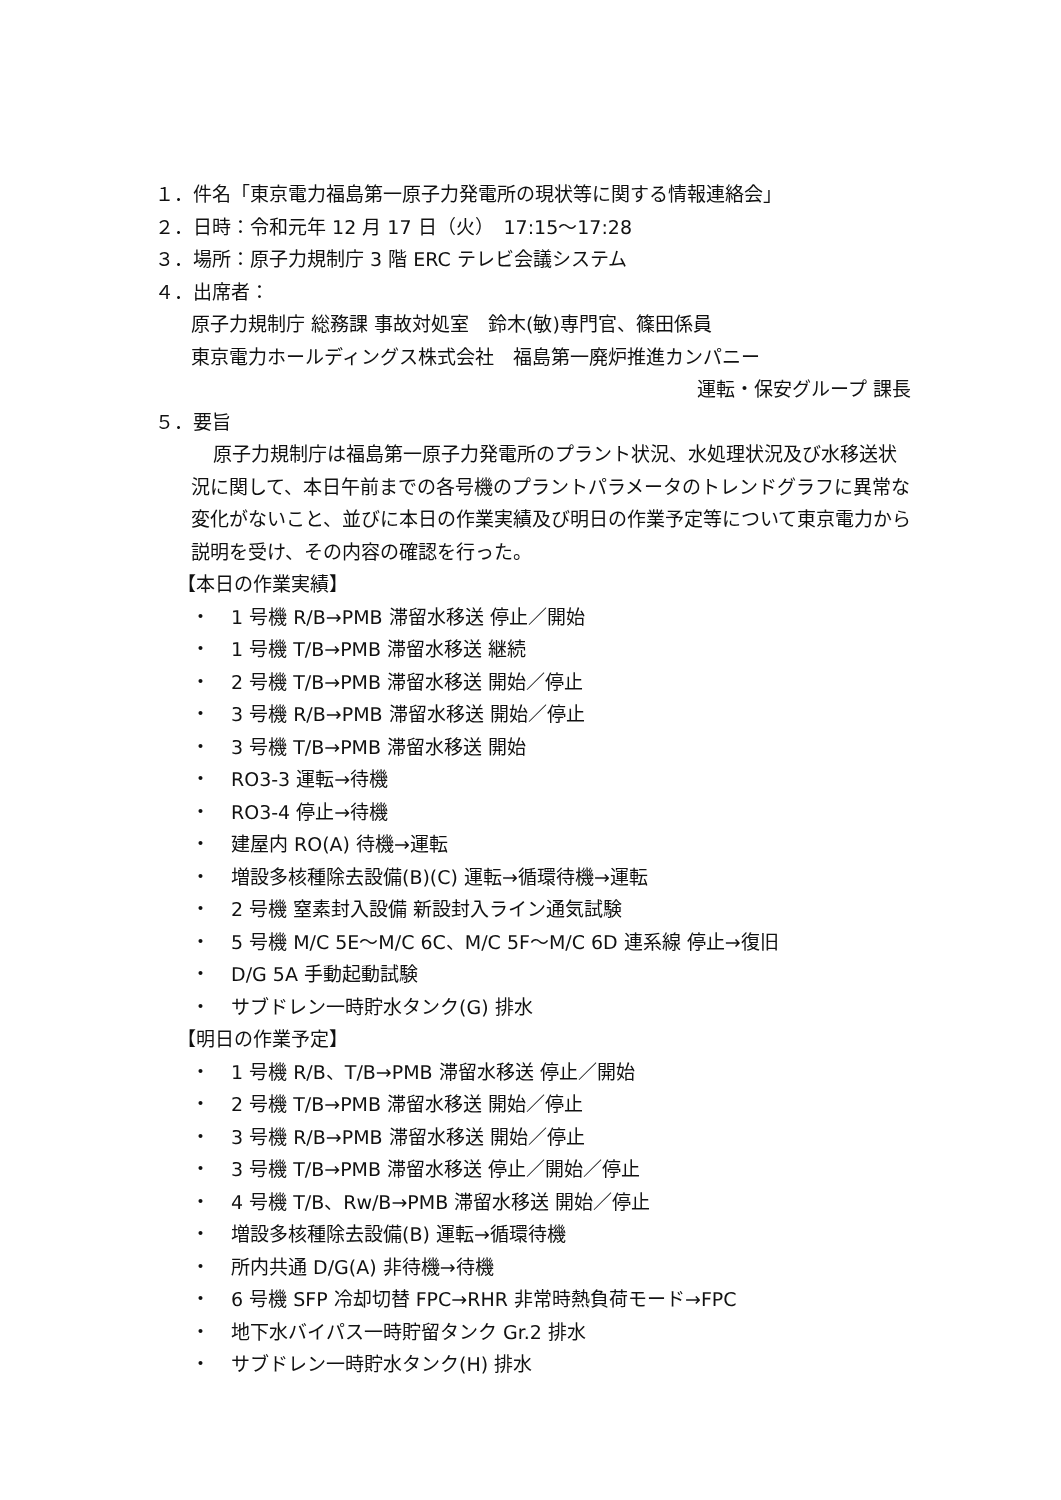１．件名「東京電力福島第一原子力発電所の現状等に関する情報連絡会」
２．日時：令和元年 12 月 17 日（火）　17:15～17:28
３．場所：原子力規制庁 3 階 ERC テレビ会議システム
４．出席者：
原子力規制庁 総務課 事故対処室　鈴木(敏)専門官、篠田係員
東京電力ホールディングス株式会社　福島第一廃炉推進カンパニー
運転・保安グループ 課長
５．要旨
原子力規制庁は福島第一原子力発電所のプラント状況、水処理状況及び水移送状況に関して、本日午前までの各号機のプラントパラメータのトレンドグラフに異常な変化がないこと、並びに本日の作業実績及び明日の作業予定等について東京電力から説明を受け、その内容の確認を行った。
【本日の作業実績】
・ 1 号機 R/B→PMB 滞留水移送 停止／開始
・ 1 号機 T/B→PMB 滞留水移送 継続
・ 2 号機 T/B→PMB 滞留水移送 開始／停止
・ 3 号機 R/B→PMB 滞留水移送 開始／停止
・ 3 号機 T/B→PMB 滞留水移送 開始
・ RO3-3 運転→待機
・ RO3-4 停止→待機
・ 建屋内 RO(A) 待機→運転
・ 増設多核種除去設備(B)(C) 運転→循環待機→運転
・ 2 号機 窒素封入設備 新設封入ライン通気試験
・ 5 号機 M/C 5E～M/C 6C、M/C 5F～M/C 6D 連系線 停止→復旧
・ D/G 5A 手動起動試験
・ サブドレン一時貯水タンク(G) 排水
【明日の作業予定】
・ 1 号機 R/B、T/B→PMB 滞留水移送 停止／開始
・ 2 号機 T/B→PMB 滞留水移送 開始／停止
・ 3 号機 R/B→PMB 滞留水移送 開始／停止
・ 3 号機 T/B→PMB 滞留水移送 停止／開始／停止
・ 4 号機 T/B、Rw/B→PMB 滞留水移送 開始／停止
・ 増設多核種除去設備(B) 運転→循環待機
・ 所内共通 D/G(A) 非待機→待機
・ 6 号機 SFP 冷却切替 FPC→RHR 非常時熱負荷モード→FPC
・ 地下水バイパス一時貯留タンク Gr.2 排水
・ サブドレン一時貯水タンク(H) 排水